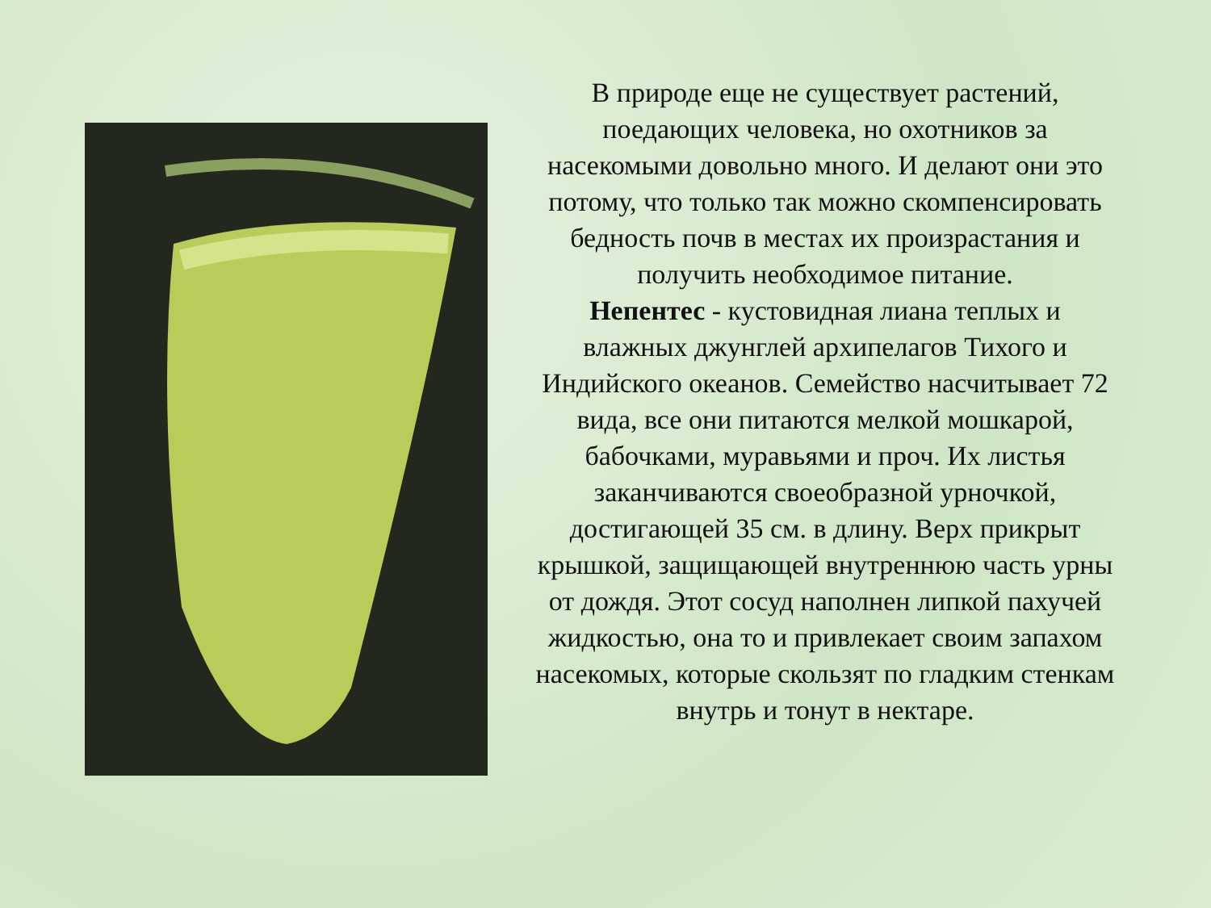В природе еще не существует растений, поедающих человека, но охотников за насекомыми довольно много. И делают они это потому, что только так можно скомпенсировать бедность почв в местах их произрастания и получить необходимое питание.
Непентес - кустовидная лиана теплых и влажных джунглей архипелагов Тихого и Индийского океанов. Семейство насчитывает 72 вида, все они питаются мелкой мошкарой, бабочками, муравьями и проч. Их листья заканчиваются своеобразной урночкой, достигающей 35 см. в длину. Верх прикрыт крышкой, защищающей внутреннюю часть урны от дождя. Этот сосуд наполнен липкой пахучей жидкостью, она то и привлекает своим запахом насекомых, которые скользят по гладким стенкам внутрь и тонут в нектаре.